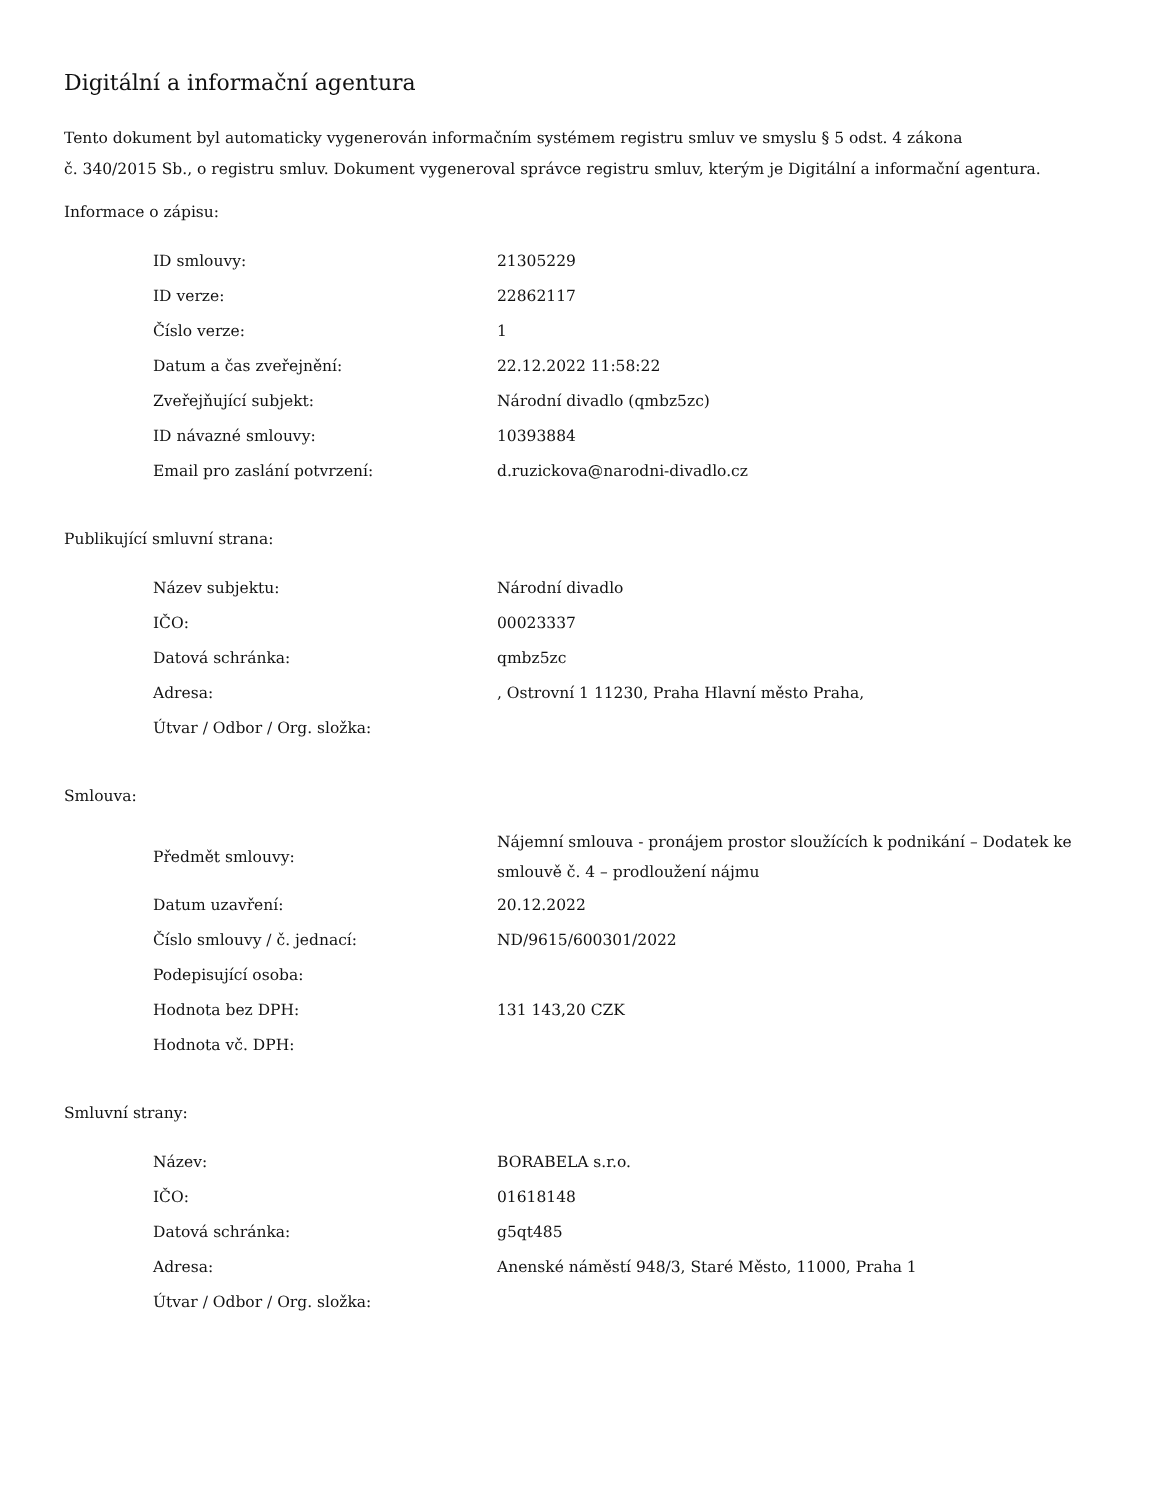Digitální a informační agentura
Tento dokument byl automaticky vygenerován informačním systémem registru smluv ve smyslu § 5 odst. 4 zákona
č. 340/2015 Sb., o registru smluv. Dokument vygeneroval správce registru smluv, kterým je Digitální a informační agentura.
Informace o zápisu:
| ID smlouvy: | 21305229 |
| ID verze: | 22862117 |
| Číslo verze: | 1 |
| Datum a čas zveřejnění: | 22.12.2022 11:58:22 |
| Zveřejňující subjekt: | Národní divadlo (qmbz5zc) |
| ID návazné smlouvy: | 10393884 |
| Email pro zaslání potvrzení: | d.ruzickova@narodni-divadlo.cz |
Publikující smluvní strana:
| Název subjektu: | Národní divadlo |
| IČO: | 00023337 |
| Datová schránka: | qmbz5zc |
| Adresa: | , Ostrovní 1 11230, Praha Hlavní město Praha, |
| Útvar / Odbor / Org. složka: | |
Smlouva:
| Předmět smlouvy: | Nájemní smlouva - pronájem prostor sloužících k podnikání – Dodatek ke smlouvě č. 4 – prodloužení nájmu |
| Datum uzavření: | 20.12.2022 |
| Číslo smlouvy / č. jednací: | ND/9615/600301/2022 |
| Podepisující osoba: | |
| Hodnota bez DPH: | 131 143,20 CZK |
| Hodnota vč. DPH: | |
Smluvní strany:
| Název: | BORABELA s.r.o. |
| IČO: | 01618148 |
| Datová schránka: | g5qt485 |
| Adresa: | Anenské náměstí 948/3, Staré Město, 11000, Praha 1 |
| Útvar / Odbor / Org. složka: | |